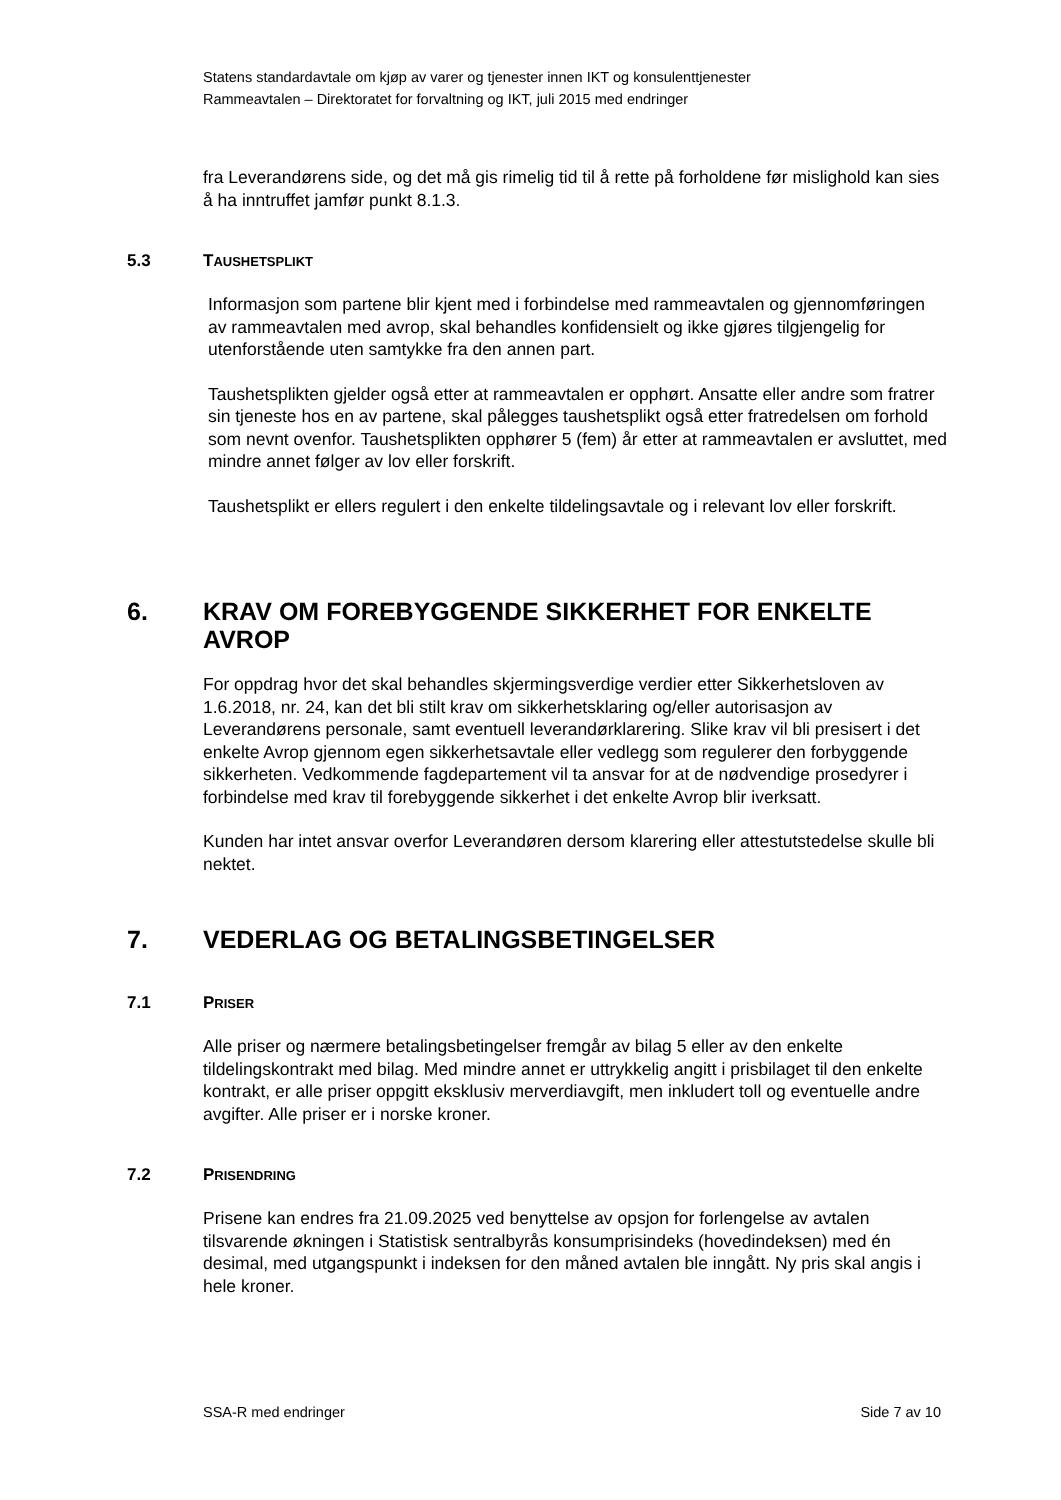Statens standardavtale om kjøp av varer og tjenester innen IKT og konsulenttjenester
Rammeavtalen – Direktoratet for forvaltning og IKT, juli 2015 med endringer
fra Leverandørens side, og det må gis rimelig tid til å rette på forholdene før mislighold kan sies å ha inntruffet jamfør punkt 8.1.3.
5.3 TAUSHETSPLIKT
Informasjon som partene blir kjent med i forbindelse med rammeavtalen og gjennomføringen av rammeavtalen med avrop, skal behandles konfidensielt og ikke gjøres tilgjengelig for utenforstående uten samtykke fra den annen part.
Taushetsplikten gjelder også etter at rammeavtalen er opphørt. Ansatte eller andre som fratrer sin tjeneste hos en av partene, skal pålegges taushetsplikt også etter fratredelsen om forhold som nevnt ovenfor. Taushetsplikten opphører 5 (fem) år etter at rammeavtalen er avsluttet, med mindre annet følger av lov eller forskrift.
Taushetsplikt er ellers regulert i den enkelte tildelingsavtale og i relevant lov eller forskrift.
6. KRAV OM FOREBYGGENDE SIKKERHET FOR ENKELTE AVROP
For oppdrag hvor det skal behandles skjermingsverdige verdier etter Sikkerhetsloven av 1.6.2018, nr. 24, kan det bli stilt krav om sikkerhetsklaring og/eller autorisasjon av Leverandørens personale, samt eventuell leverandørklarering. Slike krav vil bli presisert i det enkelte Avrop gjennom egen sikkerhetsavtale eller vedlegg som regulerer den forbyggende sikkerheten. Vedkommende fagdepartement vil ta ansvar for at de nødvendige prosedyrer i forbindelse med krav til forebyggende sikkerhet i det enkelte Avrop blir iverksatt.
Kunden har intet ansvar overfor Leverandøren dersom klarering eller attestutstedelse skulle bli nektet.
7. VEDERLAG OG BETALINGSBETINGELSER
7.1 PRISER
Alle priser og nærmere betalingsbetingelser fremgår av bilag 5 eller av den enkelte tildelingskontrakt med bilag. Med mindre annet er uttrykkelig angitt i prisbilaget til den enkelte kontrakt, er alle priser oppgitt eksklusiv merverdiavgift, men inkludert toll og eventuelle andre avgifter. Alle priser er i norske kroner.
7.2 PRISENDRING
Prisene kan endres fra 21.09.2025 ved benyttelse av opsjon for forlengelse av avtalen tilsvarende økningen i Statistisk sentralbyrås konsumprisindeks (hovedindeksen) med én desimal, med utgangspunkt i indeksen for den måned avtalen ble inngått. Ny pris skal angis i hele kroner.
SSA-R med endringer Side 7 av 10